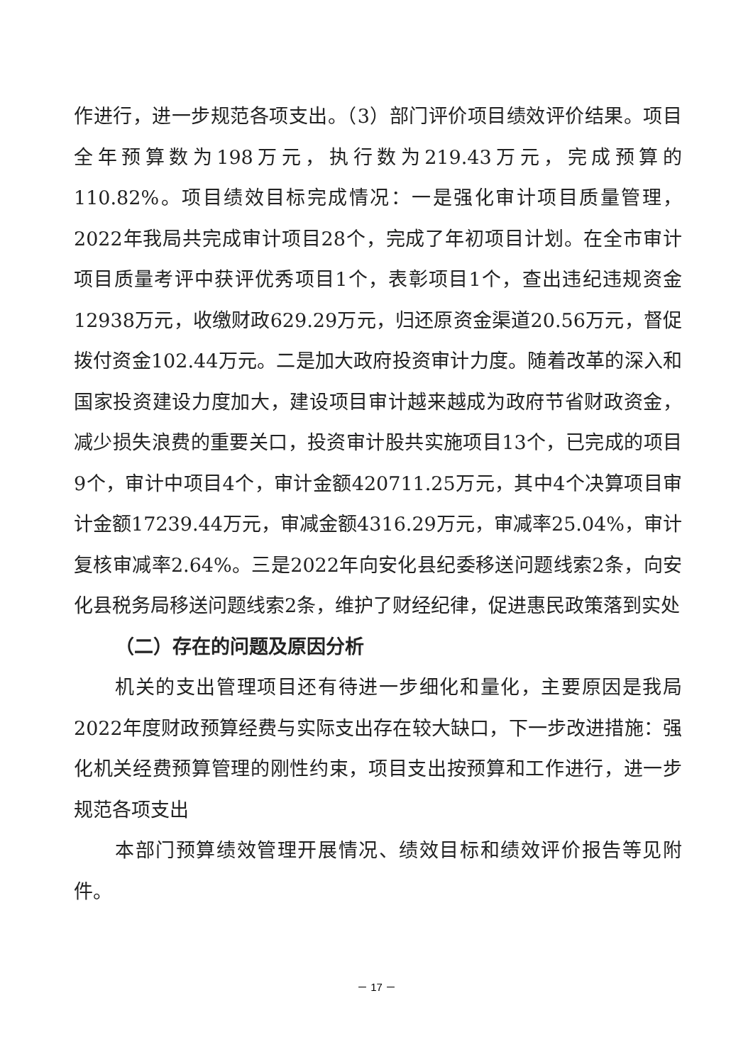作进行，进一步规范各项支出。（3）部门评价项目绩效评价结果。项目全年预算数为198万元，执行数为219.43万元，完成预算的110.82%。项目绩效目标完成情况：一是强化审计项目质量管理，2022年我局共完成审计项目28个，完成了年初项目计划。在全市审计项目质量考评中获评优秀项目1个，表彰项目1个，查出违纪违规资金12938万元，收缴财政629.29万元，归还原资金渠道20.56万元，督促拨付资金102.44万元。二是加大政府投资审计力度。随着改革的深入和国家投资建设力度加大，建设项目审计越来越成为政府节省财政资金，减少损失浪费的重要关口，投资审计股共实施项目13个，已完成的项目9个，审计中项目4个，审计金额420711.25万元，其中4个决算项目审计金额17239.44万元，审减金额4316.29万元，审减率25.04%，审计复核审减率2.64%。三是2022年向安化县纪委移送问题线索2条，向安化县税务局移送问题线索2条，维护了财经纪律，促进惠民政策落到实处
（二）存在的问题及原因分析
机关的支出管理项目还有待进一步细化和量化，主要原因是我局2022年度财政预算经费与实际支出存在较大缺口，下一步改进措施：强化机关经费预算管理的刚性约束，项目支出按预算和工作进行，进一步规范各项支出
本部门预算绩效管理开展情况、绩效目标和绩效评价报告等见附件。
－ 17 －